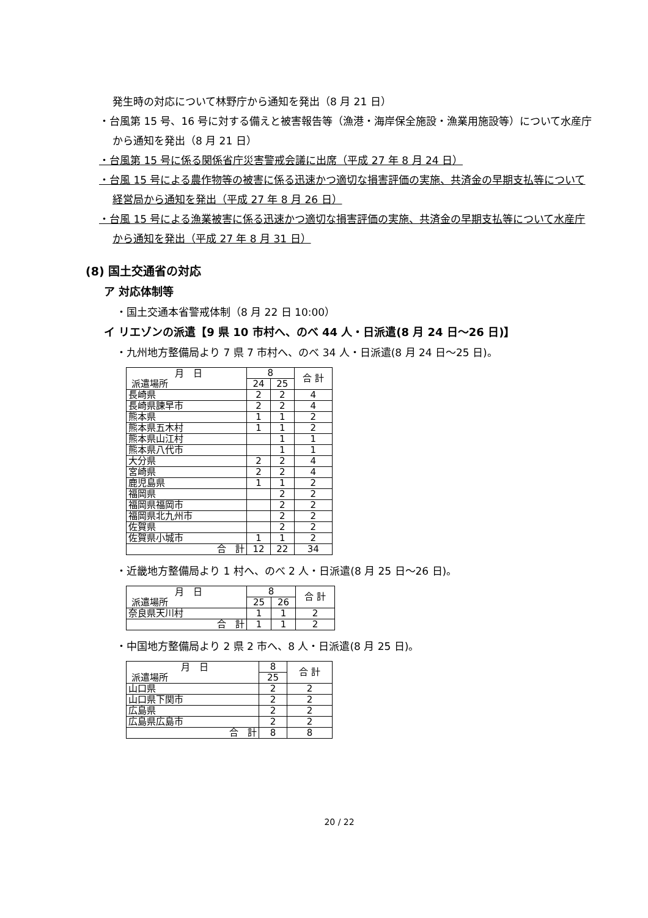発生時の対応について林野庁から通知を発出（8 月 21 日）
・台風第 15 号、16 号に対する備えと被害報告等（漁港・海岸保全施設・漁業用施設等）について水産庁から通知を発出（8 月 21 日）
・台風第 15 号に係る関係省庁災害警戒会議に出席（平成 27 年 8 月 24 日）
・台風 15 号による農作物等の被害に係る迅速かつ適切な損害評価の実施、共済金の早期支払等について経営局から通知を発出（平成 27 年 8 月 26 日）
・台風 15 号による漁業被害に係る迅速かつ適切な損害評価の実施、共済金の早期支払等について水産庁から通知を発出（平成 27 年 8 月 31 日）
(8) 国土交通省の対応
ア 対応体制等
・国土交通本省警戒体制（8 月 22 日 10:00）
イ リエゾンの派遣【9 県 10 市村へ、のべ 44 人・日派遣(8 月 24 日～26 日)】
・九州地方整備局より 7 県 7 市村へ、のべ 34 人・日派遣(8 月 24 日～25 日)。
| 月 日 派遣場所 | 8 | | 合 計 |
| --- | --- | --- | --- |
| | 24 | 25 | |
| 長崎県 | 2 | 2 | 4 |
| 長崎県諫早市 | 2 | 2 | 4 |
| 熊本県 | 1 | 1 | 2 |
| 熊本県五木村 | 1 | 1 | 2 |
| 熊本県山江村 | | 1 | 1 |
| 熊本県八代市 | | 1 | 1 |
| 大分県 | 2 | 2 | 4 |
| 宮崎県 | 2 | 2 | 4 |
| 鹿児島県 | 1 | 1 | 2 |
| 福岡県 | | 2 | 2 |
| 福岡県福岡市 | | 2 | 2 |
| 福岡県北九州市 | | 2 | 2 |
| 佐賀県 | | 2 | 2 |
| 佐賀県小城市 | 1 | 1 | 2 |
| 合 計 | 12 | 22 | 34 |
・近畿地方整備局より 1 村へ、のべ 2 人・日派遣(8 月 25 日～26 日)。
| 月 日 派遣場所 | 8 | | 合 計 |
| --- | --- | --- | --- |
| | 25 | 26 | |
| 奈良県天川村 | 1 | 1 | 2 |
| 合 計 | 1 | 1 | 2 |
・中国地方整備局より 2 県 2 市へ、8 人・日派遣(8 月 25 日)。
| 月 日 派遣場所 | 8 | 合 計 |
| --- | --- | --- |
| | 25 | |
| 山口県 | 2 | 2 |
| 山口県下関市 | 2 | 2 |
| 広島県 | 2 | 2 |
| 広島県広島市 | 2 | 2 |
| 合 計 | 8 | 8 |
20 / 22